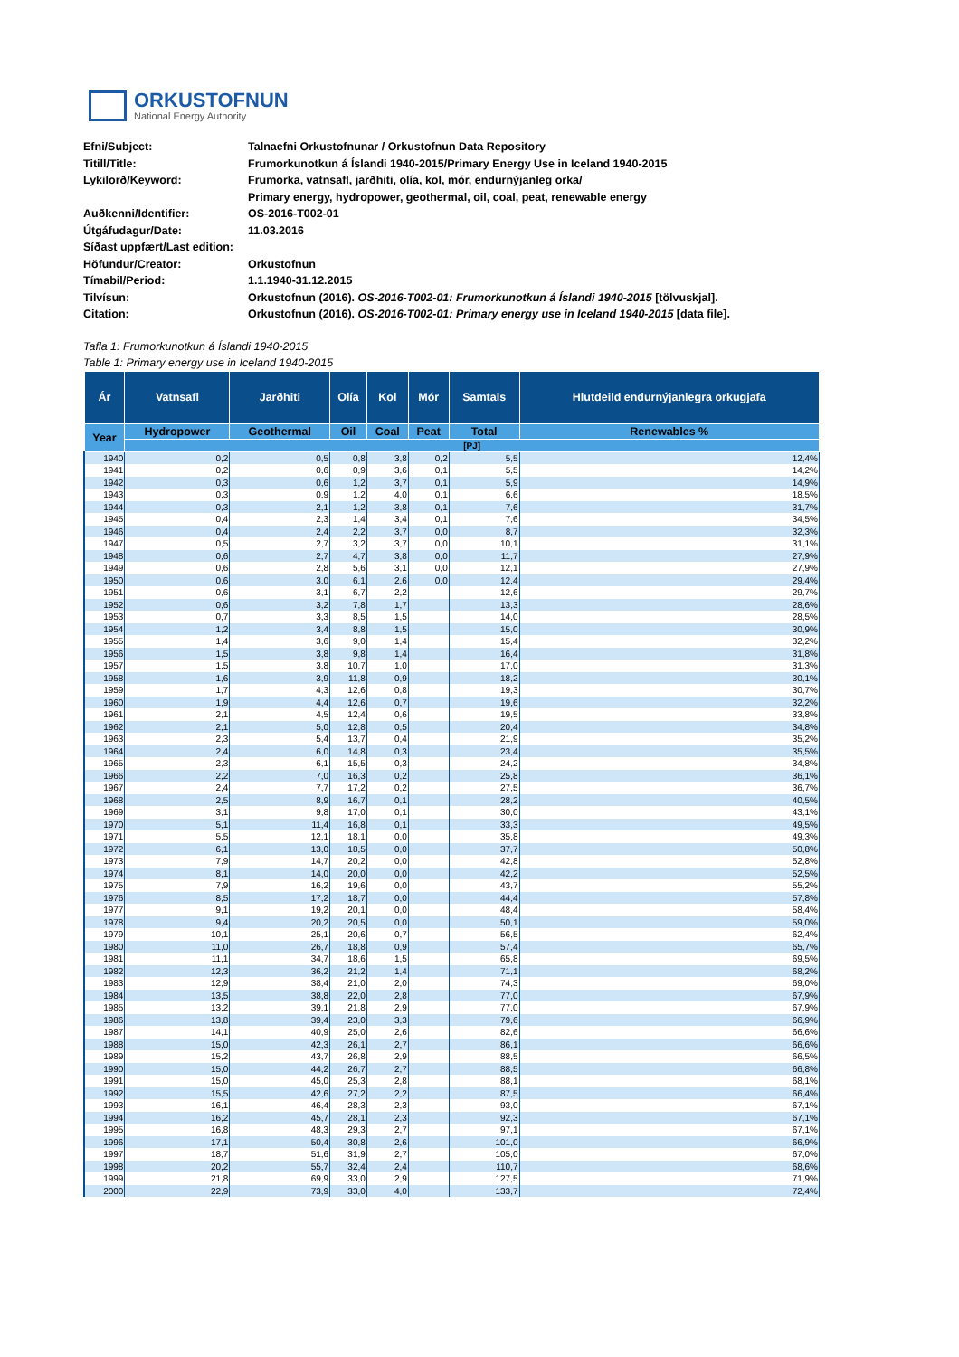ORKUSTOFNUN
National Energy Authority
| Efni/Subject: | Talnaefni Orkustofnunar / Orkustofnun Data Repository |
| Titill/Title: | Frumorkunotkun á Íslandi 1940-2015/Primary Energy Use in Iceland 1940-2015 |
| Lykilorð/Keyword: | Frumorka, vatnsafl, jarðhiti, olía, kol, mór, endurnýjanleg orka/ |
| | Primary energy, hydropower, geothermal, oil, coal, peat, renewable energy |
| Auðkenni/Identifier: | OS-2016-T002-01 |
| Útgáfudagur/Date: | 11.03.2016 |
| Síðast uppfært/Last edition: | |
| Höfundur/Creator: | Orkustofnun |
| Tímabil/Period: | 1.1.1940-31.12.2015 |
| Tilvísun: | Orkustofnun (2016). OS-2016-T002-01: Frumorkunotkun á Íslandi 1940-2015 [tölvuskjal]. |
| Citation: | Orkustofnun (2016). OS-2016-T002-01: Primary energy use in Iceland 1940-2015 [data file]. |
Tafla 1: Frumorkunotkun á Íslandi 1940-2015
Table 1: Primary energy use in Iceland 1940-2015
| Ár | Vatnsafl | Jarðhiti | Olía | Kol | Mór | Samtals | Hlutdeild endurnýjanlegra orkugjafa |
| --- | --- | --- | --- | --- | --- | --- | --- |
| Year | Hydropower | Geothermal | Oil | Coal | Peat | Total | Renewables % |
| | [PJ] | | | | | | |
| 1940 | 0,2 | 0,5 | 0,8 | 3,8 | 0,2 | 5,5 | 12,4% |
| 1941 | 0,2 | 0,6 | 0,9 | 3,6 | 0,1 | 5,5 | 14,2% |
| 1942 | 0,3 | 0,6 | 1,2 | 3,7 | 0,1 | 5,9 | 14,9% |
| 1943 | 0,3 | 0,9 | 1,2 | 4,0 | 0,1 | 6,6 | 18,5% |
| 1944 | 0,3 | 2,1 | 1,2 | 3,8 | 0,1 | 7,6 | 31,7% |
| 1945 | 0,4 | 2,3 | 1,4 | 3,4 | 0,1 | 7,6 | 34,5% |
| 1946 | 0,4 | 2,4 | 2,2 | 3,7 | 0,0 | 8,7 | 32,3% |
| 1947 | 0,5 | 2,7 | 3,2 | 3,7 | 0,0 | 10,1 | 31,1% |
| 1948 | 0,6 | 2,7 | 4,7 | 3,8 | 0,0 | 11,7 | 27,9% |
| 1949 | 0,6 | 2,8 | 5,6 | 3,1 | 0,0 | 12,1 | 27,9% |
| 1950 | 0,6 | 3,0 | 6,1 | 2,6 | 0,0 | 12,4 | 29,4% |
| 1951 | 0,6 | 3,1 | 6,7 | 2,2 | | 12,6 | 29,7% |
| 1952 | 0,6 | 3,2 | 7,8 | 1,7 | | 13,3 | 28,6% |
| 1953 | 0,7 | 3,3 | 8,5 | 1,5 | | 14,0 | 28,5% |
| 1954 | 1,2 | 3,4 | 8,8 | 1,5 | | 15,0 | 30,9% |
| 1955 | 1,4 | 3,6 | 9,0 | 1,4 | | 15,4 | 32,2% |
| 1956 | 1,5 | 3,8 | 9,8 | 1,4 | | 16,4 | 31,8% |
| 1957 | 1,5 | 3,8 | 10,7 | 1,0 | | 17,0 | 31,3% |
| 1958 | 1,6 | 3,9 | 11,8 | 0,9 | | 18,2 | 30,1% |
| 1959 | 1,7 | 4,3 | 12,6 | 0,8 | | 19,3 | 30,7% |
| 1960 | 1,9 | 4,4 | 12,6 | 0,7 | | 19,6 | 32,2% |
| 1961 | 2,1 | 4,5 | 12,4 | 0,6 | | 19,5 | 33,8% |
| 1962 | 2,1 | 5,0 | 12,8 | 0,5 | | 20,4 | 34,8% |
| 1963 | 2,3 | 5,4 | 13,7 | 0,4 | | 21,9 | 35,2% |
| 1964 | 2,4 | 6,0 | 14,8 | 0,3 | | 23,4 | 35,5% |
| 1965 | 2,3 | 6,1 | 15,5 | 0,3 | | 24,2 | 34,8% |
| 1966 | 2,2 | 7,0 | 16,3 | 0,2 | | 25,8 | 36,1% |
| 1967 | 2,4 | 7,7 | 17,2 | 0,2 | | 27,5 | 36,7% |
| 1968 | 2,5 | 8,9 | 16,7 | 0,1 | | 28,2 | 40,5% |
| 1969 | 3,1 | 9,8 | 17,0 | 0,1 | | 30,0 | 43,1% |
| 1970 | 5,1 | 11,4 | 16,8 | 0,1 | | 33,3 | 49,5% |
| 1971 | 5,5 | 12,1 | 18,1 | 0,0 | | 35,8 | 49,3% |
| 1972 | 6,1 | 13,0 | 18,5 | 0,0 | | 37,7 | 50,8% |
| 1973 | 7,9 | 14,7 | 20,2 | 0,0 | | 42,8 | 52,8% |
| 1974 | 8,1 | 14,0 | 20,0 | 0,0 | | 42,2 | 52,5% |
| 1975 | 7,9 | 16,2 | 19,6 | 0,0 | | 43,7 | 55,2% |
| 1976 | 8,5 | 17,2 | 18,7 | 0,0 | | 44,4 | 57,8% |
| 1977 | 9,1 | 19,2 | 20,1 | 0,0 | | 48,4 | 58,4% |
| 1978 | 9,4 | 20,2 | 20,5 | 0,0 | | 50,1 | 59,0% |
| 1979 | 10,1 | 25,1 | 20,6 | 0,7 | | 56,5 | 62,4% |
| 1980 | 11,0 | 26,7 | 18,8 | 0,9 | | 57,4 | 65,7% |
| 1981 | 11,1 | 34,7 | 18,6 | 1,5 | | 65,8 | 69,5% |
| 1982 | 12,3 | 36,2 | 21,2 | 1,4 | | 71,1 | 68,2% |
| 1983 | 12,9 | 38,4 | 21,0 | 2,0 | | 74,3 | 69,0% |
| 1984 | 13,5 | 38,8 | 22,0 | 2,8 | | 77,0 | 67,9% |
| 1985 | 13,2 | 39,1 | 21,8 | 2,9 | | 77,0 | 67,9% |
| 1986 | 13,8 | 39,4 | 23,0 | 3,3 | | 79,6 | 66,9% |
| 1987 | 14,1 | 40,9 | 25,0 | 2,6 | | 82,6 | 66,6% |
| 1988 | 15,0 | 42,3 | 26,1 | 2,7 | | 86,1 | 66,6% |
| 1989 | 15,2 | 43,7 | 26,8 | 2,9 | | 88,5 | 66,5% |
| 1990 | 15,0 | 44,2 | 26,7 | 2,7 | | 88,5 | 66,8% |
| 1991 | 15,0 | 45,0 | 25,3 | 2,8 | | 88,1 | 68,1% |
| 1992 | 15,5 | 42,6 | 27,2 | 2,2 | | 87,5 | 66,4% |
| 1993 | 16,1 | 46,4 | 28,3 | 2,3 | | 93,0 | 67,1% |
| 1994 | 16,2 | 45,7 | 28,1 | 2,3 | | 92,3 | 67,1% |
| 1995 | 16,8 | 48,3 | 29,3 | 2,7 | | 97,1 | 67,1% |
| 1996 | 17,1 | 50,4 | 30,8 | 2,6 | | 101,0 | 66,9% |
| 1997 | 18,7 | 51,6 | 31,9 | 2,7 | | 105,0 | 67,0% |
| 1998 | 20,2 | 55,7 | 32,4 | 2,4 | | 110,7 | 68,6% |
| 1999 | 21,8 | 69,9 | 33,0 | 2,9 | | 127,5 | 71,9% |
| 2000 | 22,9 | 73,9 | 33,0 | 4,0 | | 133,7 | 72,4% |